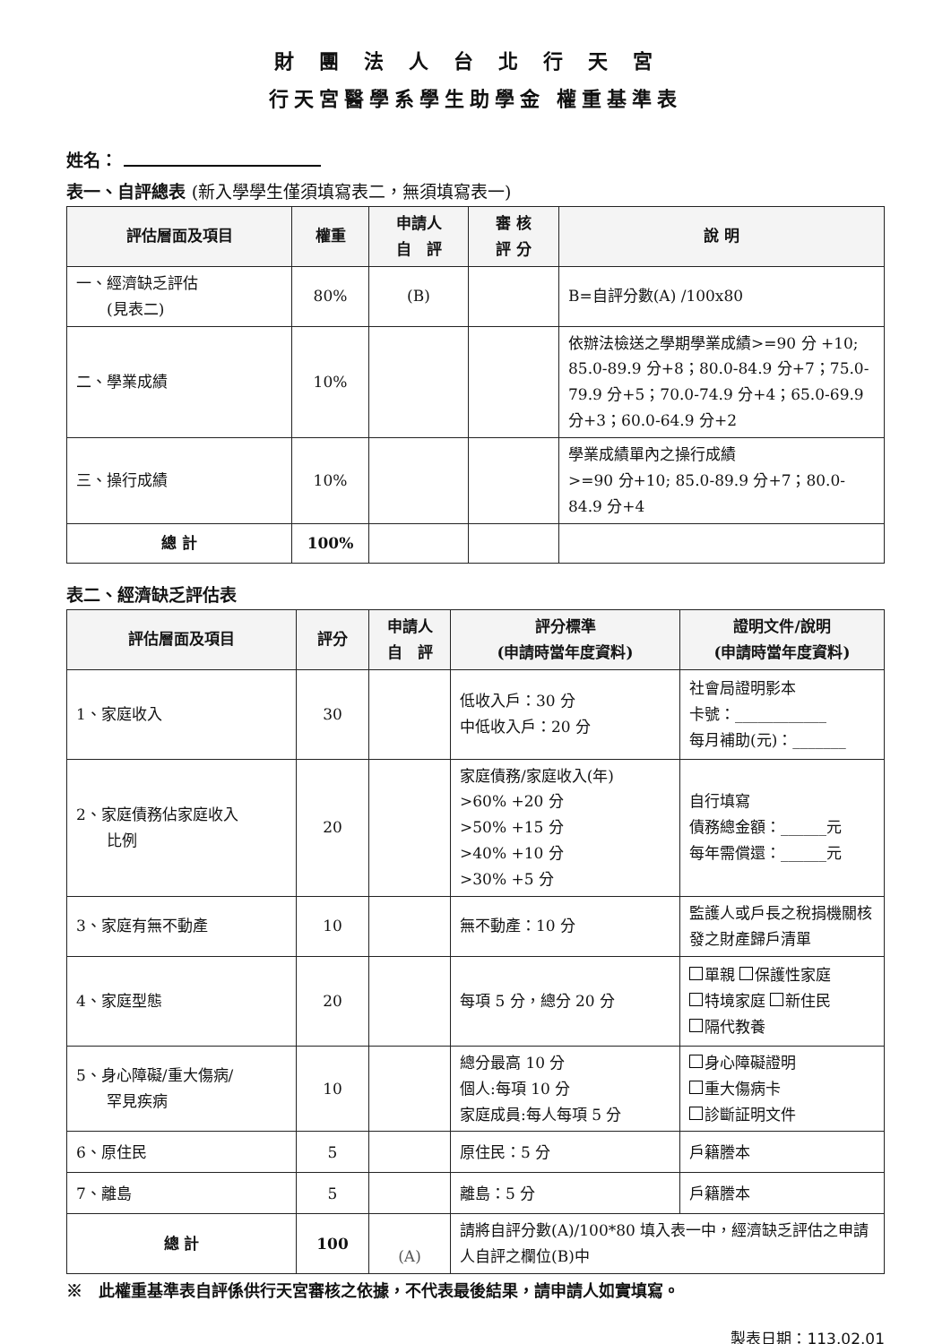財團法人台北行天宮
行天宮醫學系學生助學金 權重基準表
姓名：
表一、自評總表 (新入學學生僅須填寫表二，無須填寫表一)
| 評估層面及項目 | 權重 | 申請人 自 評 | 審 核 評 分 | 說 明 |
| --- | --- | --- | --- | --- |
| 一、經濟缺乏評估 (見表二) | 80% | (B) | | B=自評分數(A) /100x80 |
| 二、學業成績 | 10% | | | 依辦法檢送之學期學業成績>=90 分 +10; 85.0-89.9 分+8；80.0-84.9 分+7；75.0-79.9 分+5；70.0-74.9 分+4；65.0-69.9 分+3；60.0-64.9 分+2 |
| 三、操行成績 | 10% | | | 學業成績單內之操行成績 >=90 分+10; 85.0-89.9 分+7；80.0-84.9 分+4 |
| 總 計 | 100% | | | |
表二、經濟缺乏評估表
| 評估層面及項目 | 評分 | 申請人 自 評 | 評分標準 (申請時當年度資料) | 證明文件/說明 (申請時當年度資料) |
| --- | --- | --- | --- | --- |
| 1、家庭收入 | 30 | | 低收入戶：30 分 中低收入戶：20 分 | 社會局證明影本 卡號：____________ 每月補助(元)：_______ |
| 2、家庭債務佔家庭收入 比例 | 20 | | 家庭債務/家庭收入(年) >60% +20 分 >50% +15 分 >40% +10 分 >30% +5 分 | 自行填寫 債務總金額：______元 每年需償還：______元 |
| 3、家庭有無不動產 | 10 | | 無不動產：10 分 | 監護人或戶長之稅捐機關核發之財產歸戶清單 |
| 4、家庭型態 | 20 | | 每項 5 分，總分 20 分 | 單親 保護性家庭 特境家庭 新住民 隔代教養 |
| 5、身心障礙/重大傷病/ 罕見疾病 | 10 | | 總分最高 10 分 個人:每項 10 分 家庭成員:每人每項 5 分 | 身心障礙證明 重大傷病卡 診斷証明文件 |
| 6、原住民 | 5 | | 原住民：5 分 | 戶籍謄本 |
| 7、離島 | 5 | | 離島：5 分 | 戶籍謄本 |
| 總 計 | 100 | (A) | 請將自評分數(A)/100*80 填入表一中，經濟缺乏評估之申請人自評之欄位(B)中 | |
※　此權重基準表自評係供行天宮審核之依據，不代表最後結果，請申請人如實填寫。
製表日期：113.02.01